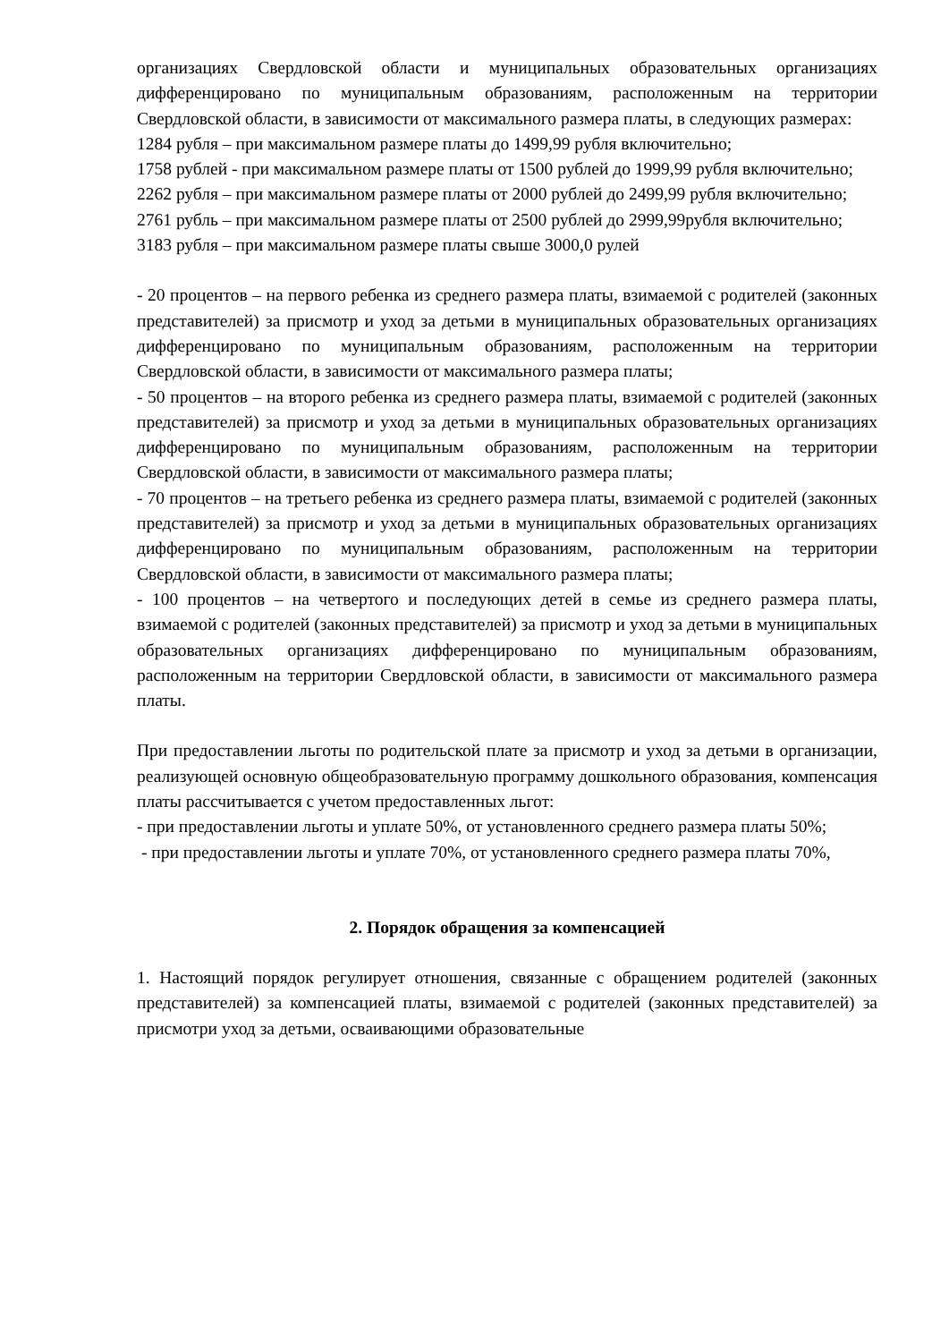организациях Свердловской области и муниципальных образовательных организациях дифференцировано по муниципальным образованиям, расположенным на территории Свердловской области, в зависимости от максимального размера платы, в следующих размерах:
1284 рубля – при максимальном размере платы до 1499,99 рубля включительно;
1758 рублей - при максимальном размере платы от 1500 рублей до 1999,99 рубля включительно;
2262 рубля – при максимальном размере платы от 2000 рублей до 2499,99 рубля включительно;
2761 рубль – при максимальном размере платы от 2500 рублей до 2999,99рубля включительно;
3183 рубля – при максимальном размере платы свыше 3000,0 рулей
- 20 процентов – на первого ребенка из среднего размера платы, взимаемой с родителей (законных представителей) за присмотр и уход за детьми в муниципальных образовательных организациях дифференцировано по муниципальным образованиям, расположенным на территории Свердловской области, в зависимости от максимального размера платы;
- 50 процентов – на второго ребенка из среднего размера платы, взимаемой с родителей (законных представителей) за присмотр и уход за детьми в муниципальных образовательных организациях дифференцировано по муниципальным образованиям, расположенным на территории Свердловской области, в зависимости от максимального размера платы;
- 70 процентов – на третьего ребенка из среднего размера платы, взимаемой с родителей (законных представителей) за присмотр и уход за детьми в муниципальных образовательных организациях дифференцировано по муниципальным образованиям, расположенным на территории Свердловской области, в зависимости от максимального размера платы;
- 100 процентов – на четвертого и последующих детей в семье из среднего размера платы, взимаемой с родителей (законных представителей) за присмотр и уход за детьми в муниципальных образовательных организациях дифференцировано по муниципальным образованиям, расположенным на территории Свердловской области, в зависимости от максимального размера платы.
При предоставлении льготы по родительской плате за присмотр и уход за детьми в организации, реализующей основную общеобразовательную программу дошкольного образования, компенсация платы рассчитывается с учетом предоставленных льгот:
- при предоставлении льготы и уплате 50%, от установленного среднего размера платы 50%;
- при предоставлении льготы и уплате 70%, от установленного среднего размера платы 70%,
2. Порядок обращения за компенсацией
1. Настоящий порядок регулирует отношения, связанные с обращением родителей (законных представителей) за компенсацией платы, взимаемой с родителей (законных представителей) за присмотри уход за детьми, осваивающими образовательные